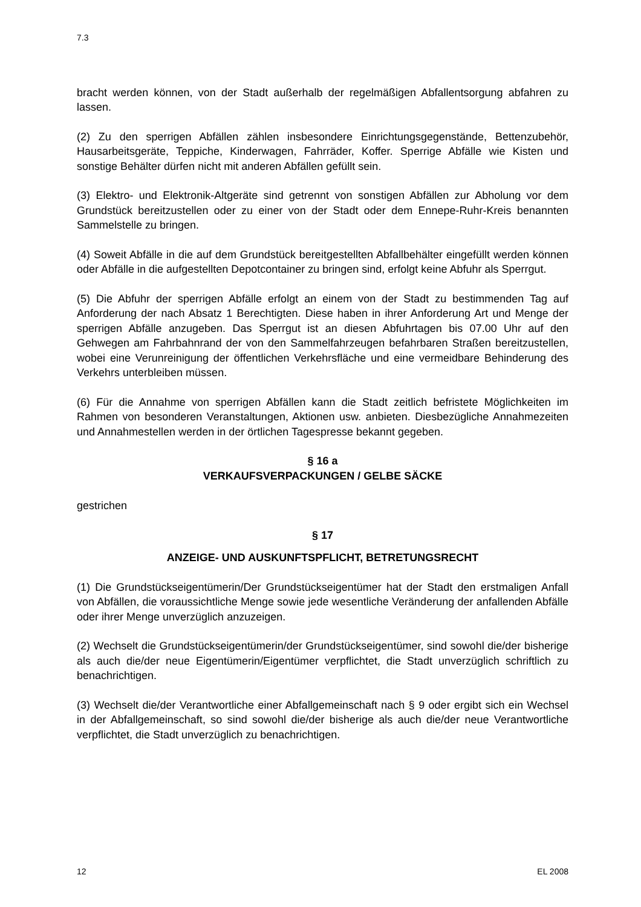7.3
bracht werden können, von der Stadt außerhalb der regelmäßigen Abfallentsorgung abfahren zu lassen.
(2) Zu den sperrigen Abfällen zählen insbesondere Einrichtungsgegenstände, Bettenzubehör, Hausarbeitsgeräte, Teppiche, Kinderwagen, Fahrräder, Koffer. Sperrige Abfälle wie Kisten und sonstige Behälter dürfen nicht mit anderen Abfällen gefüllt sein.
(3) Elektro- und Elektronik-Altgeräte sind getrennt von sonstigen Abfällen zur Abholung vor dem Grundstück bereitzustellen oder zu einer von der Stadt oder dem Ennepe-Ruhr-Kreis benannten Sammelstelle zu bringen.
(4) Soweit Abfälle in die auf dem Grundstück bereitgestellten Abfallbehälter eingefüllt werden können oder Abfälle in die aufgestellten Depotcontainer zu bringen sind, erfolgt keine Abfuhr als Sperrgut.
(5) Die Abfuhr der sperrigen Abfälle erfolgt an einem von der Stadt zu bestimmenden Tag auf Anforderung der nach Absatz 1 Berechtigten. Diese haben in ihrer Anforderung Art und Menge der sperrigen Abfälle anzugeben. Das Sperrgut ist an diesen Abfuhrtagen bis 07.00 Uhr auf den Gehwegen am Fahrbahnrand der von den Sammelfahrzeugen befahrbaren Straßen bereitzustellen, wobei eine Verunreinigung der öffentlichen Verkehrsfläche und eine vermeidbare Behinderung des Verkehrs unterbleiben müssen.
(6) Für die Annahme von sperrigen Abfällen kann die Stadt zeitlich befristete Möglichkeiten im Rahmen von besonderen Veranstaltungen, Aktionen usw. anbieten. Diesbezügliche Annahmezeiten und Annahmestellen werden in der örtlichen Tagespresse bekannt gegeben.
§ 16 a
VERKAUFSVERPACKUNGEN / GELBE SÄCKE
gestrichen
§ 17
ANZEIGE- UND AUSKUNFTSPFLICHT, BETRETUNGSRECHT
(1) Die Grundstückseigentümerin/Der Grundstückseigentümer hat der Stadt den erstmaligen Anfall von Abfällen, die voraussichtliche Menge sowie jede wesentliche Veränderung der anfallenden Abfälle oder ihrer Menge unverzüglich anzuzeigen.
(2) Wechselt die Grundstückseigentümerin/der Grundstückseigentümer, sind sowohl die/der bisherige als auch die/der neue Eigentümerin/Eigentümer verpflichtet, die Stadt unverzüglich schriftlich zu benachrichtigen.
(3) Wechselt die/der Verantwortliche einer Abfallgemeinschaft nach § 9 oder ergibt sich ein Wechsel in der Abfallgemeinschaft, so sind sowohl die/der bisherige als auch die/der neue Verantwortliche verpflichtet, die Stadt unverzüglich zu benachrichtigen.
12 EL 2008